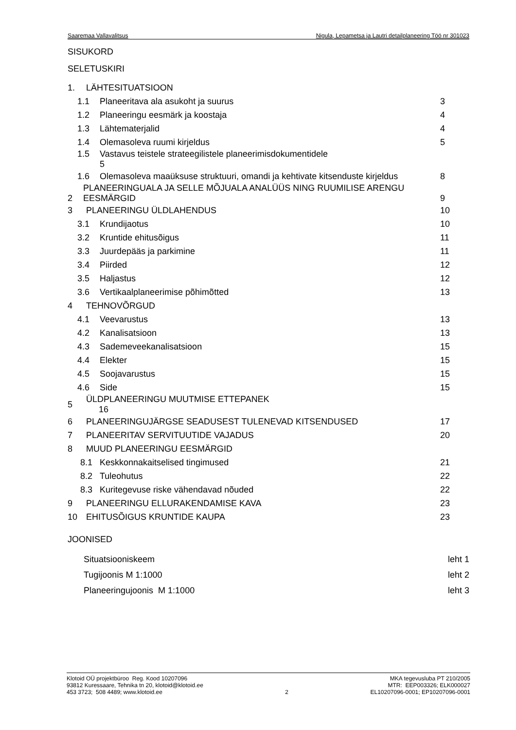Saaremaa Vallavalitsus Nigula, Lepametsa ja Lautri detailplaneering Töö nr 301023
SISUKORD
SELETUSKIRI
1. LÄHTESITUATSIOON
1.1 Planeeritava ala asukoht ja suurus 3
1.2 Planeeringu eesmärk ja koostaja 4
1.3 Lähtematerjalid 4
1.4 Olemasoleva ruumi kirjeldus 5
1.5 Vastavus teistele strateegilistele planeerimisdokumentidele
5
1.6 Olemasoleva maaüksuse struktuuri, omandi ja kehtivate kitsenduste kirjeldus 8
2 PLANEERINGUALA JA SELLE MÕJUALA ANALÜÜS NING RUUMILISE ARENGU EESMÄRGID 9
3 PLANEERINGU ÜLDLAHENDUS 10
3.1 Krundijaotus 10
3.2 Kruntide ehitusõigus 11
3.3 Juurdepääs ja parkimine 11
3.4 Piirded 12
3.5 Haljastus 12
3.6 Vertikaalplaneerimise põhimõtted 13
4 TEHNOVÕRGUD
4.1 Veevarustus 13
4.2 Kanalisatsioon 13
4.3 Sademeveekanalisatsioon 15
4.4 Elekter 15
4.5 Soojavarustus 15
4.6 Side 15
5 ÜLDPLANEERINGU MUUTMISE ETTEPANEK
16
6 PLANEERINGUJÄRGSE SEADUSEST TULENEVAD KITSENDUSED 17
7 PLANEERITAV SERVITUUTIDE VAJADUS 20
8 MUUD PLANEERINGU EESMÄRGID
8.1 Keskkonnakaitselised tingimused 21
8.2 Tuleohutus 22
8.3 Kuritegevuse riske vähendavad nõuded 22
9 PLANEERINGU ELLURAKENDAMISE KAVA 23
10 EHITUSÕIGUS KRUNTIDE KAUPA 23
JOONISED
Situatsiooniskeem leht 1
Tugijoonis M 1:1000 leht 2
Planeeringujoonis M 1:1000 leht 3
Klotoid OÜ projektbüroo Reg. Kood 10207096
93812 Kuressaare, Tehnika tn 20, klotoid@klotoid.ee
453 3723; 508 4489; www.klotoid.ee
2 MKA tegevusluba PT 210/2005
MTR: EEP003326; ELK000027
EL10207096-0001; EP10207096-0001